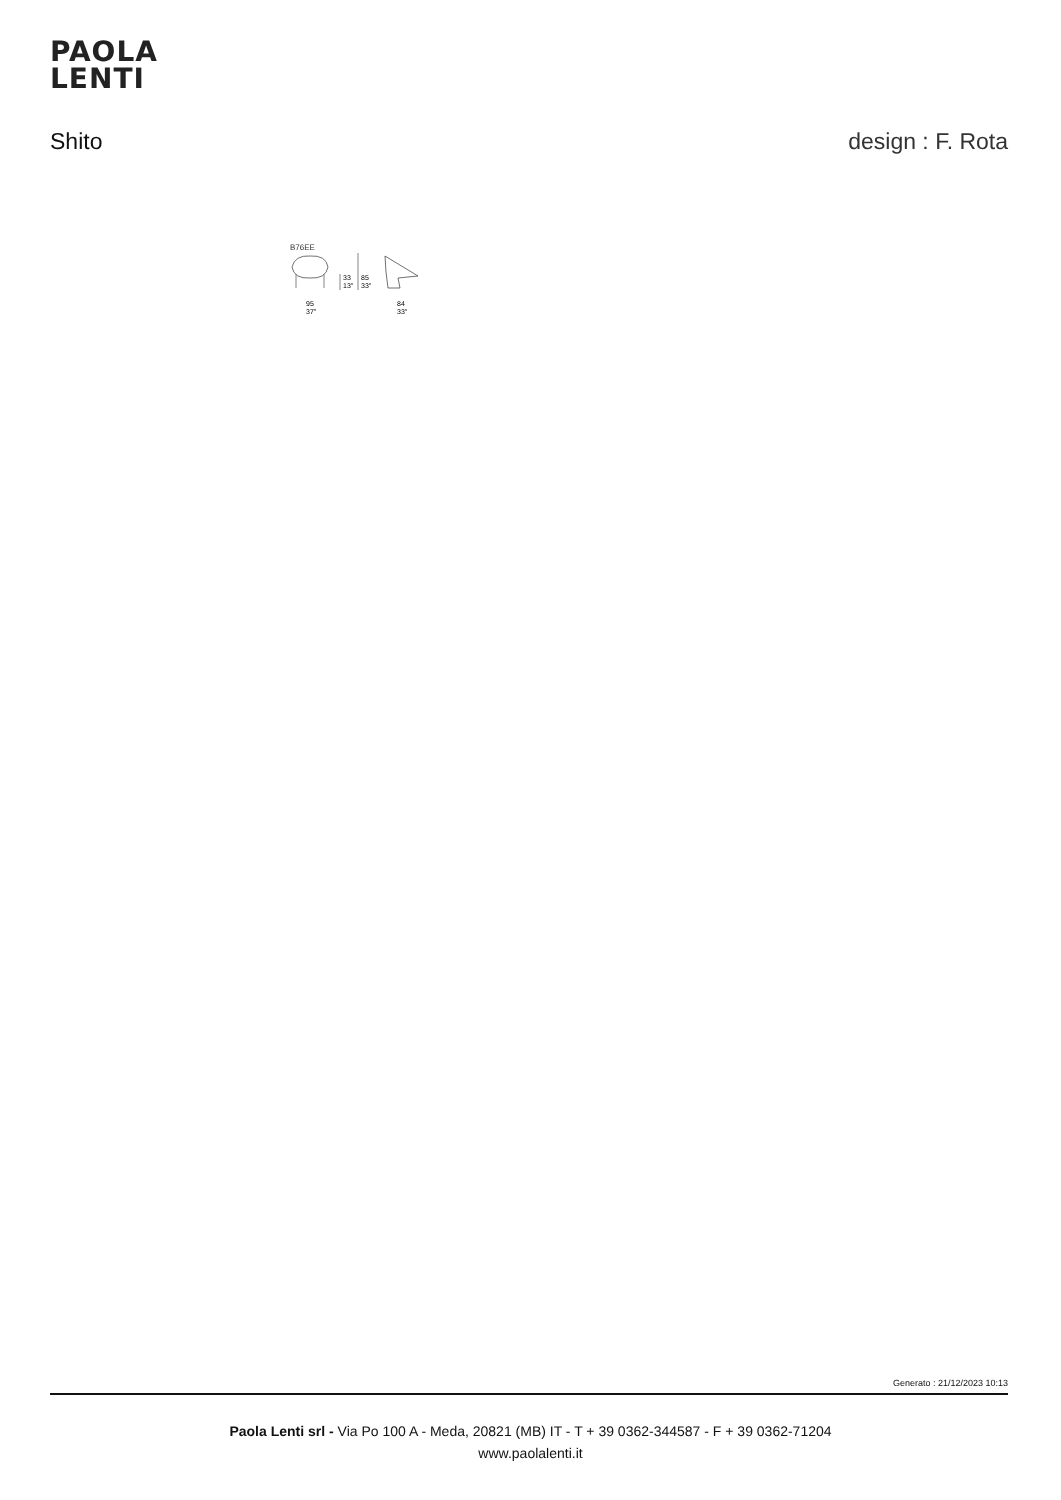PAOLA
LENTI
Shito design : F. Rota
B76EE
33
13"
85
33"
95
37"
84
33"
Generato : 21/12/2023 10:13
Paola Lenti srl - Via Po 100 A - Meda, 20821 (MB) IT - T + 39 0362-344587 - F + 39 0362-71204
www.paolalenti.it